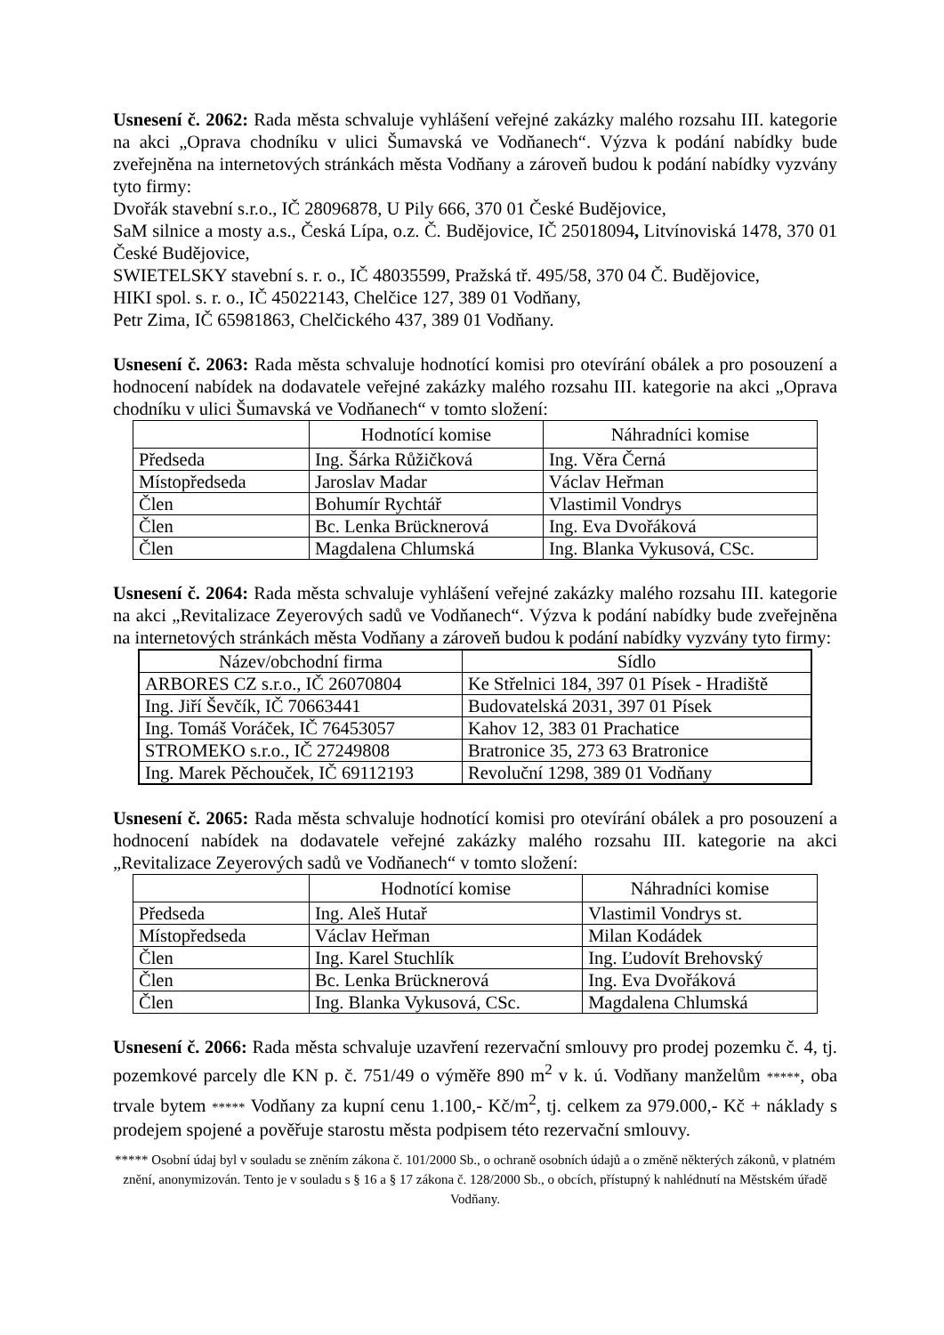Usnesení č. 2062: Rada města schvaluje vyhlášení veřejné zakázky malého rozsahu III. kategorie na akci „Oprava chodníku v ulici Šumavská ve Vodňanech“. Výzva k podání nabídky bude zveřejněna na internetových stránkách města Vodňany a zároveň budou k podání nabídky vyzvány tyto firmy:
Dvořák stavební s.r.o., IČ 28096878, U Pily 666, 370 01 České Budějovice,
SaM silnice a mosty a.s., Česká Lípa, o.z. Č. Budějovice, IČ 25018094, Litvínoviská 1478, 370 01 České Budějovice,
SWIETELSKY stavební s. r. o., IČ 48035599, Pražská tř. 495/58, 370 04 Č. Budějovice,
HIKI spol. s. r. o., IČ 45022143, Chelčice 127, 389 01 Vodňany,
Petr Zima, IČ 65981863, Chelčického 437, 389 01 Vodňany.
Usnesení č. 2063: Rada města schvaluje hodnotící komisi pro otevírání obálek a pro posouzení a hodnocení nabídek na dodavatele veřejné zakázky malého rozsahu III. kategorie na akci „Oprava chodníku v ulici Šumavská ve Vodňanech“ v tomto složení:
| | Hodnotící komise | Náhradníci komise |
| --- | --- | --- |
| Předseda | Ing. Šárka Růžičková | Ing. Věra Černá |
| Místopředseda | Jaroslav Madar | Václav Heřman |
| Člen | Bohumír Rychtář | Vlastimil Vondrys |
| Člen | Bc. Lenka Brücknerová | Ing. Eva Dvořáková |
| Člen | Magdalena Chlumská | Ing. Blanka Vykusová, CSc. |
Usnesení č. 2064: Rada města schvaluje vyhlášení veřejné zakázky malého rozsahu III. kategorie na akci „Revitalizace Zeyerových sadů ve Vodňanech“. Výzva k podání nabídky bude zveřejněna na internetových stránkách města Vodňany a zároveň budou k podání nabídky vyzvány tyto firmy:
| Název/obchodní firma | Sídlo |
| --- | --- |
| ARBORES CZ s.r.o., IČ 26070804 | Ke Střelnici 184, 397 01 Písek - Hradiště |
| Ing. Jiří Ševčík, IČ 70663441 | Budovatelská 2031, 397 01 Písek |
| Ing. Tomáš Voráček, IČ 76453057 | Kahov 12, 383 01 Prachatice |
| STROMEKO s.r.o., IČ 27249808 | Bratronice 35, 273 63 Bratronice |
| Ing. Marek Pěchouček, IČ 69112193 | Revoluční 1298, 389 01 Vodňany |
Usnesení č. 2065: Rada města schvaluje hodnotící komisi pro otevírání obálek a pro posouzení a hodnocení nabídek na dodavatele veřejné zakázky malého rozsahu III. kategorie na akci „Revitalizace Zeyerových sadů ve Vodňanech“ v tomto složení:
| | Hodnotící komise | Náhradníci komise |
| --- | --- | --- |
| Předseda | Ing. Aleš Hutař | Vlastimil Vondrys st. |
| Místopředseda | Václav Heřman | Milan Kodádek |
| Člen | Ing. Karel Stuchlík | Ing. Ľudovít Brehovský |
| Člen | Bc. Lenka Brücknerová | Ing. Eva Dvořáková |
| Člen | Ing. Blanka Vykusová, CSc. | Magdalena Chlumská |
Usnesení č. 2066: Rada města schvaluje uzavření rezervační smlouvy pro prodej pozemku č. 4, tj. pozemkové parcely dle KN p. č. 751/49 o výměře 890 m<sup>2</sup> v k. ú. Vodňany manželům *****, oba trvale bytem ***** Vodňany za kupní cenu 1.100,- Kč/m<sup>2</sup>, tj. celkem za 979.000,- Kč + náklady s prodejem spojené a pověřuje starostu města podpisem této rezervační smlouvy.
***** Osobní údaj byl v souladu se zněním zákona č. 101/2000 Sb., o ochraně osobních údajů a o změně některých zákonů, v platném znění, anonymizován. Tento je v souladu s § 16 a § 17 zákona č. 128/2000 Sb., o obcích, přístupný k nahlédnutí na Městském úřadě Vodňany.